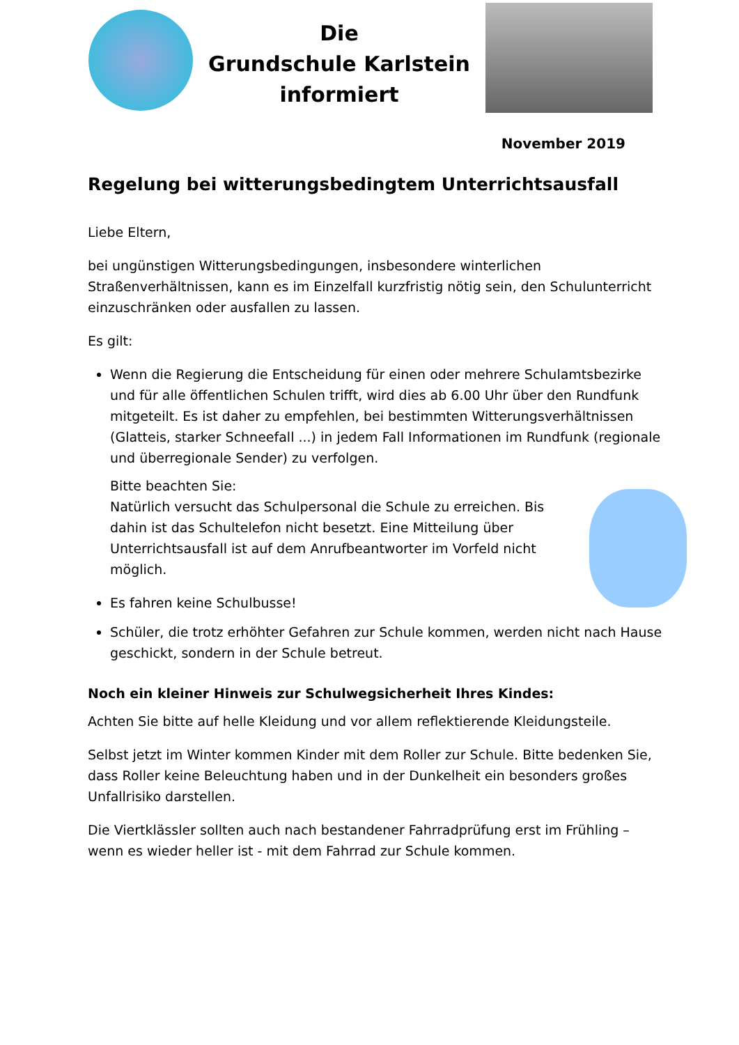Die
Grundschule Karlstein
informiert
November 2019
Regelung bei witterungsbedingtem Unterrichtsausfall
Liebe Eltern,
bei ungünstigen Witterungsbedingungen, insbesondere winterlichen Straßenverhältnissen, kann es im Einzelfall kurzfristig nötig sein, den Schulunterricht einzuschränken oder ausfallen zu lassen.
Es gilt:
Wenn die Regierung die Entscheidung für einen oder mehrere Schulamtsbezirke und für alle öffentlichen Schulen trifft, wird dies ab 6.00 Uhr über den Rundfunk mitgeteilt. Es ist daher zu empfehlen, bei bestimmten Witterungsverhältnissen (Glatteis, starker Schneefall ...) in jedem Fall Informationen im Rundfunk (regionale und überregionale Sender) zu verfolgen.
Bitte beachten Sie:
Natürlich versucht das Schulpersonal die Schule zu erreichen. Bis dahin ist das Schultelefon nicht besetzt. Eine Mitteilung über Unterrichtsausfall ist auf dem Anrufbeantworter im Vorfeld nicht möglich.
Es fahren keine Schulbusse!
Schüler, die trotz erhöhter Gefahren zur Schule kommen, werden nicht nach Hause geschickt, sondern in der Schule betreut.
Noch ein kleiner Hinweis zur Schulwegsicherheit Ihres Kindes:
Achten Sie bitte auf helle Kleidung und vor allem reflektierende Kleidungsteile.
Selbst jetzt im Winter kommen Kinder mit dem Roller zur Schule. Bitte bedenken Sie, dass Roller keine Beleuchtung haben und in der Dunkelheit ein besonders großes Unfallrisiko darstellen.
Die Viertklässler sollten auch nach bestandener Fahrradprüfung erst im Frühling – wenn es wieder heller ist - mit dem Fahrrad zur Schule kommen.